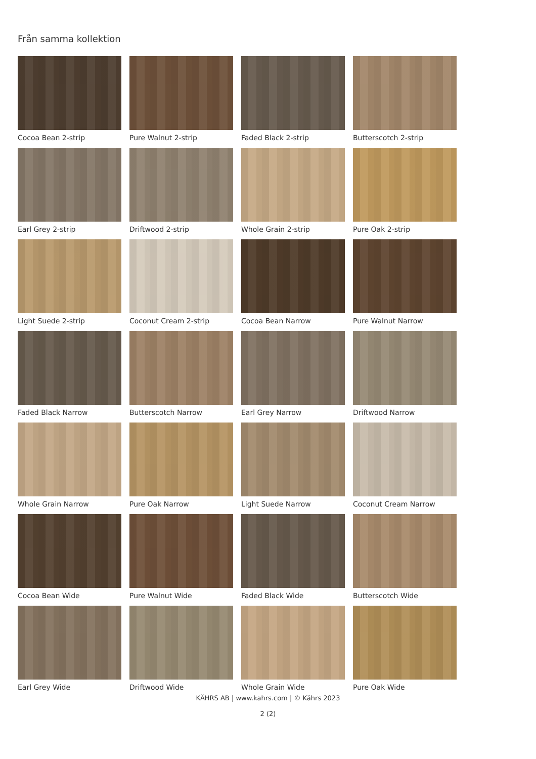Från samma kollektion
Cocoa Bean 2-strip
Pure Walnut 2-strip
Faded Black 2-strip
Butterscotch 2-strip
Earl Grey 2-strip
Driftwood 2-strip
Whole Grain 2-strip
Pure Oak 2-strip
Light Suede 2-strip
Coconut Cream 2-strip
Cocoa Bean Narrow
Pure Walnut Narrow
Faded Black Narrow
Butterscotch Narrow
Earl Grey Narrow
Driftwood Narrow
Whole Grain Narrow
Pure Oak Narrow
Light Suede Narrow
Coconut Cream Narrow
Cocoa Bean Wide
Pure Walnut Wide
Faded Black Wide
Butterscotch Wide
Earl Grey Wide
Driftwood Wide
Whole Grain Wide
Pure Oak Wide
KÄHRS AB | www.kahrs.com | © Kährs 2023
2 (2)